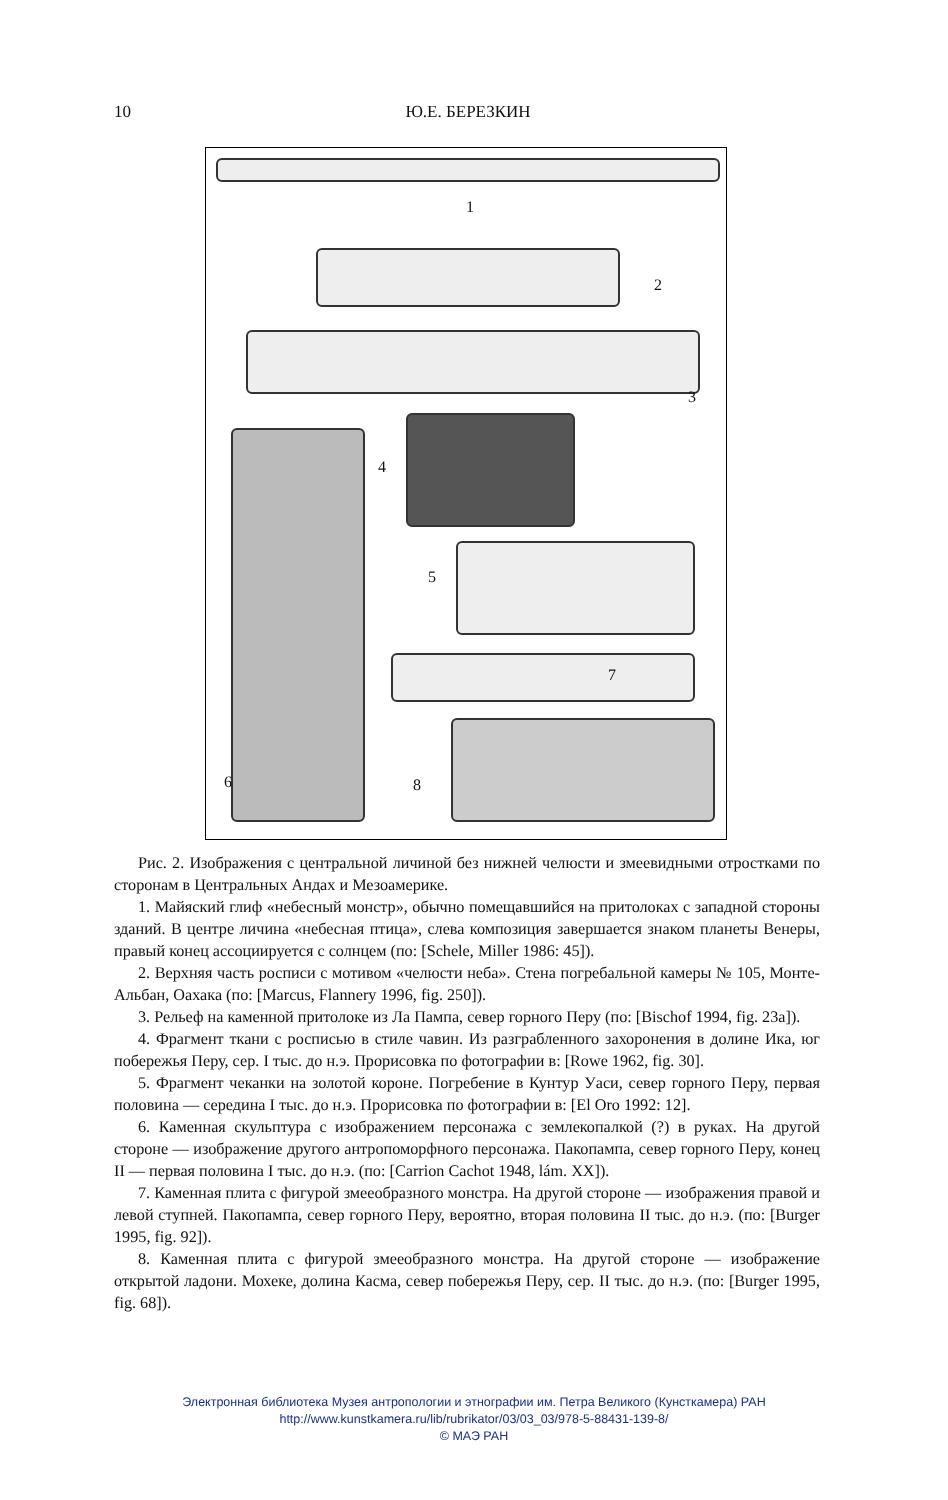10 Ю.Е. БЕРЕЗКИН
1
2
3
4
5
6
7
8
Рис. 2. Изображения с центральной личиной без нижней челюсти и змеевидными отростками по сторонам в Центральных Андах и Мезоамерике.
1. Майяский глиф «небесный монстр», обычно помещавшийся на притолоках с западной стороны зданий. В центре личина «небесная птица», слева композиция завершается знаком планеты Венеры, правый конец ассоциируется с солнцем (по: [Schele, Miller 1986: 45]).
2. Верхняя часть росписи с мотивом «челюсти неба». Стена погребальной камеры № 105, Монте-Альбан, Оахака (по: [Marcus, Flannery 1996, fig. 250]).
3. Рельеф на каменной притолоке из Ла Пампа, север горного Перу (по: [Bischof 1994, fig. 23a]).
4. Фрагмент ткани с росписью в стиле чавин. Из разграбленного захоронения в долине Ика, юг побережья Перу, сер. I тыс. до н.э. Прорисовка по фотографии в: [Rowe 1962, fig. 30].
5. Фрагмент чеканки на золотой короне. Погребение в Кунтур Уаси, север горного Перу, первая половина — середина I тыс. до н.э. Прорисовка по фотографии в: [El Oro 1992: 12].
6. Каменная скульптура с изображением персонажа с землекопалкой (?) в руках. На другой стороне — изображение другого антропоморфного персонажа. Пакопампа, север горного Перу, конец II — первая половина I тыс. до н.э. (по: [Carrion Cachot 1948, lám. XX]).
7. Каменная плита с фигурой змееобразного монстра. На другой стороне — изображения правой и левой ступней. Пакопампа, север горного Перу, вероятно, вторая половина II тыс. до н.э. (по: [Burger 1995, fig. 92]).
8. Каменная плита с фигурой змееобразного монстра. На другой стороне — изображение открытой ладони. Мохеке, долина Касма, север побережья Перу, сер. II тыс. до н.э. (по: [Burger 1995, fig. 68]).
Электронная библиотека Музея антропологии и этнографии им. Петра Великого (Кунсткамера) РАН
http://www.kunstkamera.ru/lib/rubrikator/03/03_03/978-5-88431-139-8/
© МАЭ РАН